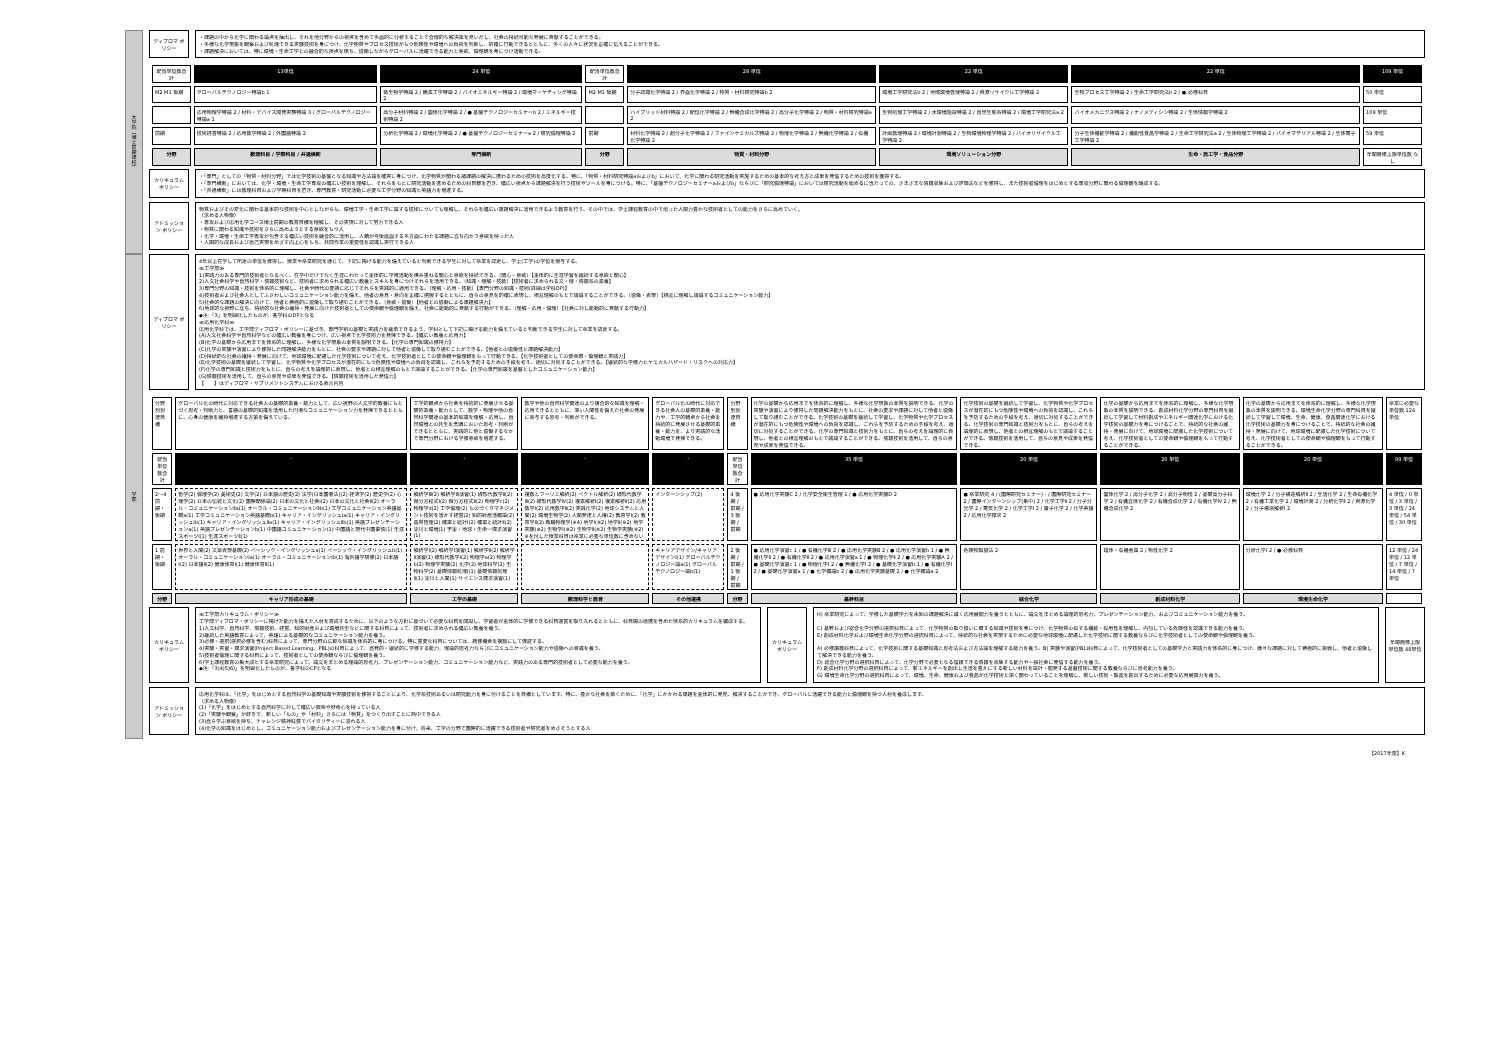大学院（博士前期課程）
ディプロマ ポリシー
・課題の中から化学に関わる論点を抽出し、それを他分野からの視点を含めて多面的に分析することで合理的な解決策を見いだし、社会の持続可能な発展に貢献することができる。
・多様な化学現象を観察および処理できる実験技術を身につけ、化学物質やプロセス技術がもつ危険性や環境への負荷を判断し、的確に行動できるとともに、多くの人々に状況を正確に伝えることができる。
・課題解決においては、特に環境・生命工学との融合的な視点を保ち、協働しながらグローバルに活躍できる能力と意欲、倫理観を身につけ活動できる。
| 配当単位数合計 | 13単位 | 24 単位 | 配当単位数合計 | 28 単位 | 22 単位 | 22 単位 | 109 単位 |
| --- | --- | --- | --- | --- | --- | --- | --- |
| M2 M1 後期 | グローバルテクノロジー特論b 1 | 微生物学特論 2 / 醗素工学特論 2 / バイオエネルギー特論 2 / 環境マーケティング特論 2 | M2 M1 後期 | 分子認識化学特論 2 / 界面化学特論 2 / 物質・材料研究特論b 2 | 環境工学研究法b 2 / 地域環境管理特論 2 / 資源リサイクル工学特論 2 | 生物プロセス工学特論 2 / 生命工学研究法b 2 / ●:必修科目 | 50 単位 |
| | 応用物理学特論 2 / 材料・デバイス開発実務特論 3 / グローバルテクノロジー特論a 1 | 高分子材料特論 2 / 固体化学特論 2 / ● 基盤テクノロジーセミナーb 2 / エネルギー技術特論 2 | | ハイブリッド材料特論 2 / 配位化学特論 2 / 無機合成化学特論 2 / 高分子化学特論 2 / 物質・材料研究特論a 2 | 生物処理工学特論 2 / 水環境施設特論 2 / 自然生態系特論 2 / 環境工学研究法a 2 | バイオメカニクス特論 2 / ナノメディシン特論 2 / 生体情報学特論 2 | 109 単位 |
| 前期 | 技術経営特論 2 / 応用数学特論 2 / 外国語特論 2 | 分析化学特論 2 / 環境化学特論 2 / ● 基盤テクノロジーセミナーa 2 / 研究倫理特論 2 | 前期 | 材料化学特論 2 / 超分子化学特論 2 / ファインケミカルズ特論 2 / 物理化学特論 2 / 無機化学特論 2 / 有機化学特論 2 | 計画数理特論 2 / 環境計測特論 2 / 生物環境物理学特論 2 / バイオリサイクル工学特論 2 | 分子生体機能学特論 2 / 機能性食品学特論 2 / 生命工学研究法a 2 / 生体物理工学特論 2 / バイオマテリアル特論 2 / 生体電子工学特論 2 | 59 単位 |
| 分野 | 数理科目 / 学際科目 / 共通横断 | 専門横断 | 分野 | 物質・材料分野 | 環境ソリューション分野 | 生命・医工学・食品分野 | 年間履修上限単位数 なし |
カリキュラム ポリシー
・「専門」としての「物質・材料分野」では化学技術の基盤となる知識や方法論を確実に身につけ、化学物質が関わる諸課題の解決に携わるための技術を高度化する。特に、「物質・材料研究特論aおよびb」において、化学に関わる研究活動を実施するための基本的な考え方と成果を発信するための技術を獲得する。
・「専門横断」においては、化学・環境・生命工学専攻の幅広い技術を理解し、それらをもとに研究活動を進めるための科目群を置き、幅広い視点から課題解決を行う技術やツールを身につける。特に、「基盤テクノロジーセミナーaおよびb」ならびに「研究倫理特論」においては研究活動を始めるに当たっての、さまざまな情報収集および評価法などを修得し、また技術者倫理をはじめとする専攻分野に関わる倫理観を醸成する。
・「共通横断」には数理科目および学際科目を置き、専門教育・研究活動に必要な工学分野の知識と英語力を増進する。
アドミッション ポリシー
物質およびその変化に関わる基本的な技術を中心としながらも、環境工学・生命工学に属する技術についても理解し、それらを幅広い課題解決に活用できるよう教育を行う。その中では、学士課程教育の中で培った人間力豊かな技術者としての能力をさらに高めていく。
〈求める人物像〉
・専攻および応用化学コース博士前期の教育目標を理解し、その実現に対して努力できる人
・物質に関わる知識や技術をさらに高めようとする意欲をもつ人
・化学・環境・生命工学専攻が包含する幅広い技術を融合的に活用し、人類が今後直面する多方面にわたる課題に立ち向かう意欲を持った人
・人間的な成長および自己実現をめざす向上心をもち、共同作業の重要性を認識し実行できる人
学部
ディプロマ ポリシー
4年以上在学して所定の単位を修得し、授業や卒業研究を通じて、下記に掲げる能力を備えていると判断できる学生に対して卒業を認定し、学士(工学)の学位を授与する。
≪工学部≫
1)実践力のある専門的技術者となるべく、在学中だけでなく生涯にわたって主体的に学修活動を積み重ねる関心と意欲を持続できる。〔関心・意欲〕【主体的に生涯学習を継続する意欲と関心】
2)人文社会科学や自然科学・情報技術など、技術者に求められる幅広い教養とスキルを身につけそれらを活用できる。〔知識・理解・技能〕【技術者に求められる文・理・情報系の素養】
3)専門分野の知識・技術を体系的に理解し、社会や時代の要請に応じてそれらを実践的に適用できる。〔理解・応用・技能〕【専門分野の知識・技術(詳細は学科DP)】
4)技術者および社会人としてふさわしいコミュニケーション能力を備え、他者の意見・意向を正確に把握するとともに、自らの意見を的確に表現し、相互理解のもとで議論することができる。〔協働・表現〕【相互に理解し議論するコミュニケーション能力】
5)社会的な課題の解決に向けて、他者と積極的に協働して取り組むことができる。〔意欲・協働〕【他者との協働による課題解決力】
6)地球的な視野に立ち、持続的な社会の維持・発展に向けた技術者としての使命観や倫理観を備え、社会に能動的に貢献する行動ができる。〔理解・応用・倫理〕【社会に対し能動的に貢献する行動力】
◆注:「3」を明細化したものが、各学科のDPとなる
≪応用化学科≫
応用化学科では、工学部ディプロマ・ポリシーに基づき、専門学術の基礎と実践力を継承できるよう、学科として下記に掲げる能力を備えていると判断できる学生に対して卒業を認定する。
(A)人文社会科学や自然科学などの幅広い教養を身につけ、広い視点で化学技術力を発揮できる。【幅広い教養と応用力】
(B)化学の基礎から応用までを体系的に理解し、多様な化学現象の本質を説明できる。【化学の専門知識の修得力】
(C)化学の実験や演習により修得した問題解決能力をもとに、社会の要求や課題に対して他者と協働して取り組むことができる。【他者との協働性と課題解決能力】
(D)持続的な社会の維持・発展に向けて、地球環境に配慮した化学技術について考え、化学技術者としての使命観や倫理観をもって行動できる。【化学技術者としての使命感・倫理観と実践力】
(E)化学技術の基礎を継続して学習し、化学物質や化学プロセスが潜在的にもつ危険性や環境への負荷を認識し、これらを予防するための手段を考え、適切に対処することができる。【継続的な学修力とケミカルハザード・リスクへの対応力】
(F)化学の専門知識と技術力をもとに、自らの考えを論理的に表現し、他者との相互理解のもとで議論することができる。【化学の専門知識を基盤としたコミュニケーション能力】
(G)情報技術を活用して、自らの意見や成果を発信できる。【情報技術を活用した発信力】
【　　】はディプロマ・サプリメントシステムにおける表示内容
| 分野別到達目標 | グローバル化の時代に対応できる社会人の基礎的素養・能力として、広い視野の人文学的教養にもとづく思考・判断力と、言語の基礎的知識を活用した円滑なコミュニケーション力を発揮できるとともに、心身の健康を維持増進する方策を備えている。 | 工学的観点から社会を持続的に発展させる基礎的素養・能力として、数学・物理や他の自然科学関連の基本的知識を理解・応用し、自然環境との共生を念頭においた思考・判断ができるとともに、実践的に他と協働するなかで専門分野における学修意欲を増進する。 | 数学や他の自然科学関連のより複合的な知識を理解・応用できるとともに、深い人間性を備えた社会の発展に寄与する思考・判断ができる。 | グローバル化の時代に対応できる社会人の基礎的素養・能力や、工学的観点から社会を持続的に発展させる基礎的素養・能力を、より実践的な活動環境で発揮できる。 | 分野別到達目標 | 化学の基礎から応用までを体系的に理解し、多様な化学現象の本質を説明できる。化学の実験や演習により修得した問題解決能力をもとに、社会の要求や課題に対して他者と協働して取り組むことができる。化学技術の基礎を継続して学習し、化学物質や化学プロセスが潜在的にもつ危険性や環境への負荷を認識し、これらを予防するための手段を考え、適切に対処することができる。化学の専門知識と技術力をもとに、自らの考えを論理的に表現し、他者との相互理解のもとで議論することができる。情報技術を活用して、自らの意見や成果を発信できる。 | 化学技術の基礎を継続して学習し、化学物質や化学プロセスが潜在的にもつ危険性や環境への負荷を認識し、これらを予防するための手段を考え、適切に対処することができる。化学技術の専門知識と技術力をもとに、自らの考えを論理的に表現し、他者との相互理解のもとで議論することができる。情報技術を活用して、自らの意見や成果を発信できる。 | 化学の基礎から応用までを体系的に理解し、多様な化学現象の本質を説明できる。創成材料化学分野の専門科目を継続して学習して材料創成やエネルギー関連化学における化学技術の基礎力を身につけることで、持続的な社会の維持・発展に向けて、地球環境に配慮した化学技術について考え、化学技術者としての使命観や倫理観をもって行動することができる。 | 化学の基礎から応用までを体系的に理解し、多様な化学現象の本質を説明できる。環境生命化学分野の専門科目を継続して学習して環境、生命、健康、食品関連化学における化学技術の基礎力を身につけることで、持続的な社会の維持・発展に向けて、地球環境に配慮した化学技術について考え、化学技術者としての使命観や倫理観をもって行動することができる。 | 卒業に必要な単位数 124単位 |
| 配当単位数合計 | - | - | - | - | 配当単位数合計 | 35 単位 | 20 単位 | 20 単位 | 20 単位 | 99 単位 |
| 2〜4 前期・後期 | 哲学(2) 倫理学(2) 美術史(2) 文学(2) 日本語の歴史(2) 法学(日本国憲法)(2) 経済学(2) 歴史学(2) 心理学(2) 日本の伝統と文化(2) 国際関係論(2) 日本の文化と社会Ⅰ(2) 日本の文化と社会Ⅱ(2) オーラル・コミュニケーションⅡa(1) オーラル・コミュニケーションⅡb(1) 工学コミュニケーション英語基礎a(1) 工学コミュニケーション英語基礎b(1) キャリア・イングリッシュⅠa(1) キャリア・イングリッシュⅠb(1) キャリア・イングリッシュⅡa(1) キャリア・イングリッシュⅡb(1) 英語プレゼンテーションa(1) 英語プレゼンテーションb(1) 中国語コミュニケーション(1) 中国語と現代中国事情(1) 生涯スポーツⅠ(1) 生涯スポーツⅡ(1) | 解析学Ⅲ(2) 解析学Ⅲ演習(1) 線形代数学Ⅱ(2) 微分方程式Ⅰ(2) 微分方程式Ⅱ(2) 物理学c(2) 物理学d(2) 工学倫理(2) ものづくりマネジメント技術を活かす経営(2) 知的財産活概論(2) 品質管理(2) 確率と統計Ⅰ(2) 確率と統計Ⅱ(2) 淀川と環境(1) 宇宙・地球・生命一探求演習(1) | 複数とフーリエ解析(2) ベクトル解析(2) 線形代数学Ⅲ(2) 線形代数学Ⅳ(2) 複素解析Ⅰ(2) 複素解析Ⅱ(2) 応用数学Ⅰ(2) 応用数学Ⅱ(2) 実践化学(2) 地球システムと人間(2) 環境生物学(2) 人間発達と人権(2) 教育学Ⅰ(2) 教育学Ⅱ(2) 教職物理学(※4) 地学Ⅰ(※2) 地学Ⅱ(※2) 地学実験(※2) 生物学Ⅰ(※2) 生物学Ⅱ(※2) 生物学実験(※2) ※を付した授業科目は卒業に必要な単位数に含めない | インターンシップ(2) | 4 後期 / 前期 / 3 後期 / 前期 | ● 応用化学実験C 2 / 化学安全衛生管理 1 / ● 応用化学実験D 2 | ● 卒業研究 4 / (国際研究セミナー) - / 国際研究セミナー 2 / 国際インターンシップ(集中) 2 / 化学工学Ⅱ 2 / 分子分光学 2 / 電気化学 2 / 化学工学Ⅰ 2 / 量子化学 2 / 化学英語 2 / 応用化学探求 2 | 固体化学 2 / 高分子化学 2 / 高分子物性 2 / 基礎高分子科学 2 / 有機立体化学 2 / 有機合成化学 2 / 有機化学Ⅳ 2 / 無機合成化学 2 | 環境化学 2 / 分子構造解析Ⅱ 2 / 生活化学 2 / 生命有機化学 2 / 有機工業化学 2 / 環境計測 2 / 分析化学Ⅱ 2 / 資源化学 2 / 分子構造解析Ⅰ 2 | 4 単位 / 0 単位 / 3 単位 / 3 単位 / 24 単位 / 54 単位 / 30 単位 |
| 1 前期・後期 | 世界と人間(2) 文章表現基礎(2) ベーシック・イングリッシュa(1) ベーシック・イングリッシュb(1) オーラル・コミュニケーションⅠa(1) オーラル・コミュニケーションⅠb(1) 海外語学研修(2) 日本語Ⅰ(2) 日本語Ⅱ(2) 健康体育Ⅰ(1) 健康体育Ⅱ(1) | 解析学Ⅰ(2) 解析学Ⅰ演習(1) 解析学Ⅱ(2) 解析学Ⅱ演習(1) 線形代数学Ⅰ(2) 物理学a(2) 物理学b(2) 物理学実験(2) 化学(2) 地球科学(2) 生物科学(2) 基礎情報処理Ⅰ(1) 基礎情報処理Ⅱ(1) 淀川と人間(1) サイエンス探求演習(1) | | キャリアデザイン/キャリアデザインⅠ(1) グローバルテクノロジー論a(1) グローバルテクノロジー論b(1) | 2 後期 / 前期 / 1 後期 / 前期 | ● 応用化学演習c 1 / ● 有機化学Ⅲ 2 / ● 応用化学実験B 2 / ● 応用化学演習b 1 / ● 無機化学Ⅱ 2 / ● 有機化学Ⅱ 2 / ● 応用化学演習a 1 / ● 物理化学Ⅱ 2 / ● 応用化学実験A 2 / ● 基礎化学演習c 1 / ● 物理化学Ⅰ 2 / ● 無機化学Ⅰ 2 / ● 基礎化学演習b 1 / ● 有機化学Ⅰ 2 / ● 基礎化学演習a 1 / ● 化学概論b 2 / ● 応用化学実験基礎 2 / ● 化学概論a 2 | 危険物取扱法 2 | 錯体・有機金属 2 / 物性化学 2 | 分析化学Ⅰ 2 / ●:必修科目 | 12 単位 / 24 単位 / 12 単位 / 7 単位 / 14 単位 / 7 単位 |
| 分野 | キャリア形成の基礎 | 工学の基礎 | 数理科学と教育 | その他連携 | 分野 | 基幹科目 | 総合化学 | 創成材料化学 | 環境生命化学 | |
カリキュラム ポリシー
≪工学部カリキュラム・ポリシー≫
工学部ディプロマ・ポリシーに掲げた能力を備えた人材を育成するために、以下のような方針に基づいて必要な科目を開設し、学習者が主体的に学修できる科目運営を取り入れるとともに、科目間の連携を含めた体系的カリキュラムを編成する。
1)人文科学、自然科学、情報技術、経営、知的財産および環境共生などに関する科目によって、技術者に求められる幅広い教養を養う。
2)継続した英語教育によって、英語による基礎的なコミュニケーション能力を養う。
3)必修・選択(選択必修を含む)科目によって、専門分野の広範な知識を体系的に身につける。特に重要な科目については、履修機会を複数にして保証する。
4)実験・実習・探求演習(Project Based Learning、PBL)の科目によって、自発的・継続的に学修する能力、理論的思考力ならびにコミュニケーション能力や協働への意識を養う。
5)技術者倫理に関する科目によって、技術者としての使命観ならびに倫理観を養う。
6)学士課程教育の集大成とする卒業研究によって、論文をまとめる理論的思考力、プレゼンテーション能力、コミュニケーション能力など、実践力のある専門的技術者として必要な能力を養う。
◆注:「3)4)5)6)」を明細化したものが、各学科のCPとなる
カリキュラム ポリシー
H) 卒業研究によって、学修した基礎学力を未知の課題解決に導く応用展開力を養うとともに、論文をまとめる論理的思考力、プレゼンテーション能力、およびコミュニケーション能力を養う。
C) 基幹および総合化学分野の選択科目によって、化学物質の取り扱いに関する知識や技術を身につけ、化学物質の有する機能・有用性を理解し、内包している危険性を認識できる能力を養う。
E) 創成材料化学および環境生命化学分野の選択科目によって、持続的な社会を実現するために必要な地球環境に配慮した化学技術に関する教養ならびに化学技術者としての使命観や倫理観を養う。
A) 必修講義科目によって、化学技術に関する基礎知識と思考法および方法論を理解する能力を養う。B) 実験や演習(PBL)科目によって、化学技術者としての基礎学力と実践力を体系的に身につけ、様々な課題に対して積極的に挑戦し、他者と協働して解決できる能力を養う。
D) 総合化学分野の選択科目によって、化学分野で必要となる信頼できる情報を収集する能力や一般社会に発信する能力を養う。
F) 創成材料化学分野の選択科目によって、新エネルギーを創出し生活を豊かにする新しい材料を設計・開発する基盤技術に関する教養ならびに思考能力を養う。
G) 環境生命化学分野の選択科目によって、環境、生命、健康および食品が化学技術と深く関わっていることを理解し、新しい技術・製品を創出するために必要な応用展開力を養う。
年間履修上限単位数 48単位
アドミッション ポリシー
応用化学科は、「化学」をはじめとする自然科学の基礎知識や実験技術を修得することにより、化学系技術あるいは研究能力を身に付けることを目標としています。特に、豊かな社会を築くために、「化学」にかかわる課題を主体的に発見、解決することができ、グローバルに活躍できる能力と倫理観を持つ人材を養成します。
〈求める人物像〉
(1)「化学」をはじめとする自然科学に対して幅広い興味や好奇心を持っている人
(2)「実験や観察」が好きで、新しい「もの」や「材料」さらには「物質」をつくり出すことに熱中できる人
(3)自ら学ぶ意欲を持ち、チャレンジ精神旺盛でバイタリティーに溢れる人
(4)化学の知識をはじめとし、コミュニケーション能力およびプレゼンテーション能力を身に付け、将来、工学の分野で国際的に活躍できる技術者や研究者をめざそうとする人
【2017年度】K